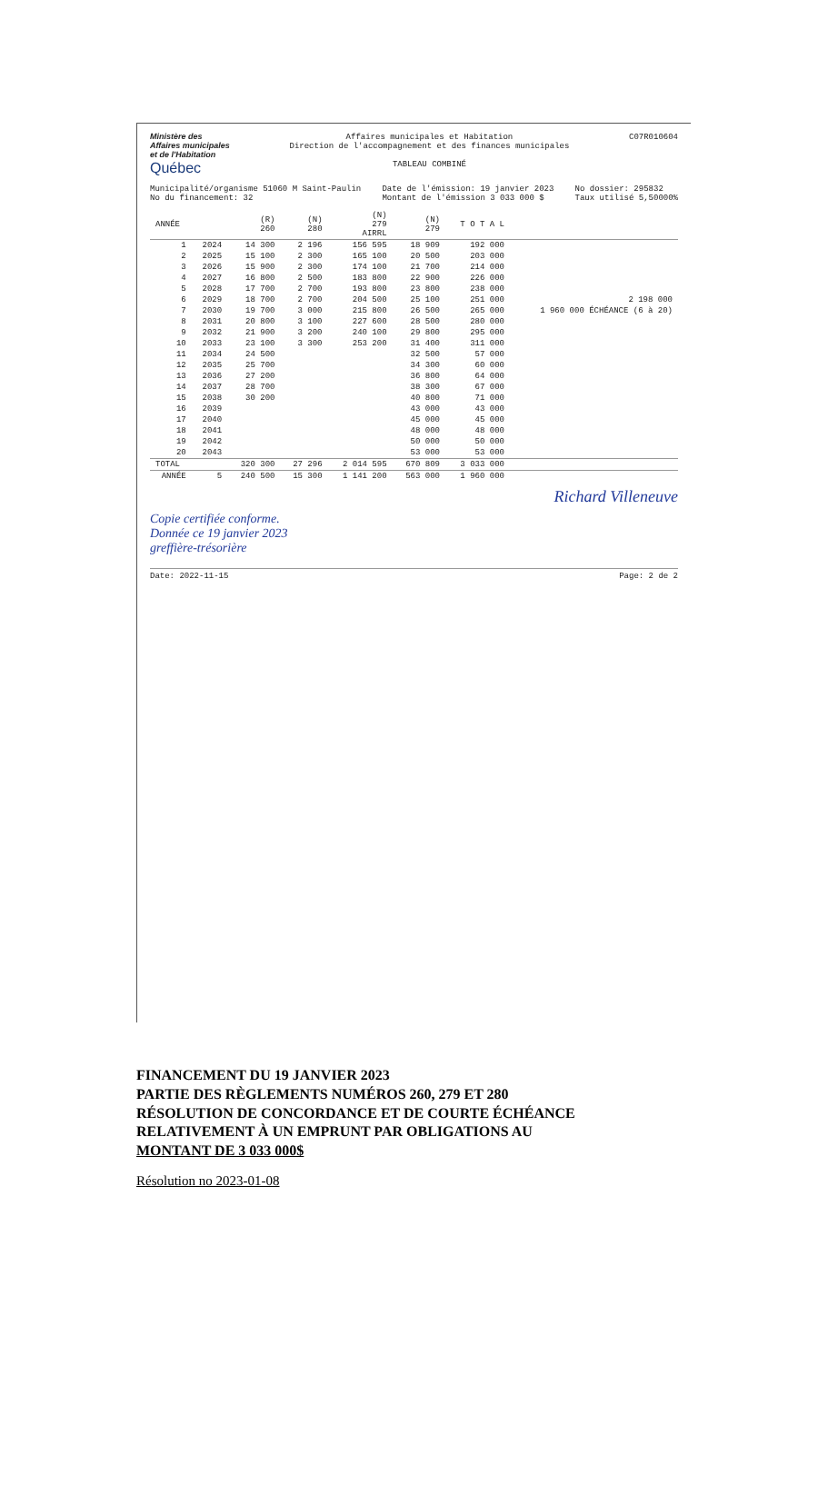Ministère des
Affaires municipales
et de l'Habitation
Québec
Affaires municipales et Habitation
Direction de l'accompagnement et des finances municipales
TABLEAU COMBINÉ
C07R010604
Municipalité/organisme 51060 M Saint-Paulin
No du financement: 32
Date de l'émission: 19 janvier 2023
Montant de l'émission 3 033 000 $
No dossier: 295832
Taux utilisé 5,50000%
| ANNÉE | | (R) 260 | (N) 280 | (N) 279 AIRRL | (N) 279 | T O T A L | |
| --- | --- | --- | --- | --- | --- | --- | --- |
| 1 | 2024 | 14 300 | 2 196 | 156 595 | 18 909 | 192 000 | |
| 2 | 2025 | 15 100 | 2 300 | 165 100 | 20 500 | 203 000 | |
| 3 | 2026 | 15 900 | 2 300 | 174 100 | 21 700 | 214 000 | |
| 4 | 2027 | 16 800 | 2 500 | 183 800 | 22 900 | 226 000 | |
| 5 | 2028 | 17 700 | 2 700 | 193 800 | 23 800 | 238 000 | |
| 6 | 2029 | 18 700 | 2 700 | 204 500 | 25 100 | 251 000 | 2 198 000 |
| 7 | 2030 | 19 700 | 3 000 | 215 800 | 26 500 | 265 000 | 1 960 000 ÉCHÉANCE (6 à 20) |
| 8 | 2031 | 20 800 | 3 100 | 227 600 | 28 500 | 280 000 | |
| 9 | 2032 | 21 900 | 3 200 | 240 100 | 29 800 | 295 000 | |
| 10 | 2033 | 23 100 | 3 300 | 253 200 | 31 400 | 311 000 | |
| 11 | 2034 | 24 500 | | | 32 500 | 57 000 | |
| 12 | 2035 | 25 700 | | | 34 300 | 60 000 | |
| 13 | 2036 | 27 200 | | | 36 800 | 64 000 | |
| 14 | 2037 | 28 700 | | | 38 300 | 67 000 | |
| 15 | 2038 | 30 200 | | | 40 800 | 71 000 | |
| 16 | 2039 | | | | 43 000 | 43 000 | |
| 17 | 2040 | | | | 45 000 | 45 000 | |
| 18 | 2041 | | | | 48 000 | 48 000 | |
| 19 | 2042 | | | | 50 000 | 50 000 | |
| 20 | 2043 | | | | 53 000 | 53 000 | |
| TOTAL | | 320 300 | 27 296 | 2 014 595 | 670 809 | 3 033 000 | |
| ANNÉE | 5 | 240 500 | 15 300 | 1 141 200 | 563 000 | 1 960 000 | |
Richard Villeneuve
Copie certifiée conforme.
Donnée ce 19 janvier 2023
greffière-trésorière
Date: 2022-11-15 Page: 2 de 2
FINANCEMENT DU 19 JANVIER 2023
PARTIE DES RÈGLEMENTS NUMÉROS 260, 279 ET 280
RÉSOLUTION DE CONCORDANCE ET DE COURTE ÉCHÉANCE RELATIVEMENT À UN EMPRUNT PAR OBLIGATIONS AU
MONTANT DE 3 033 000$
Résolution no 2023-01-08